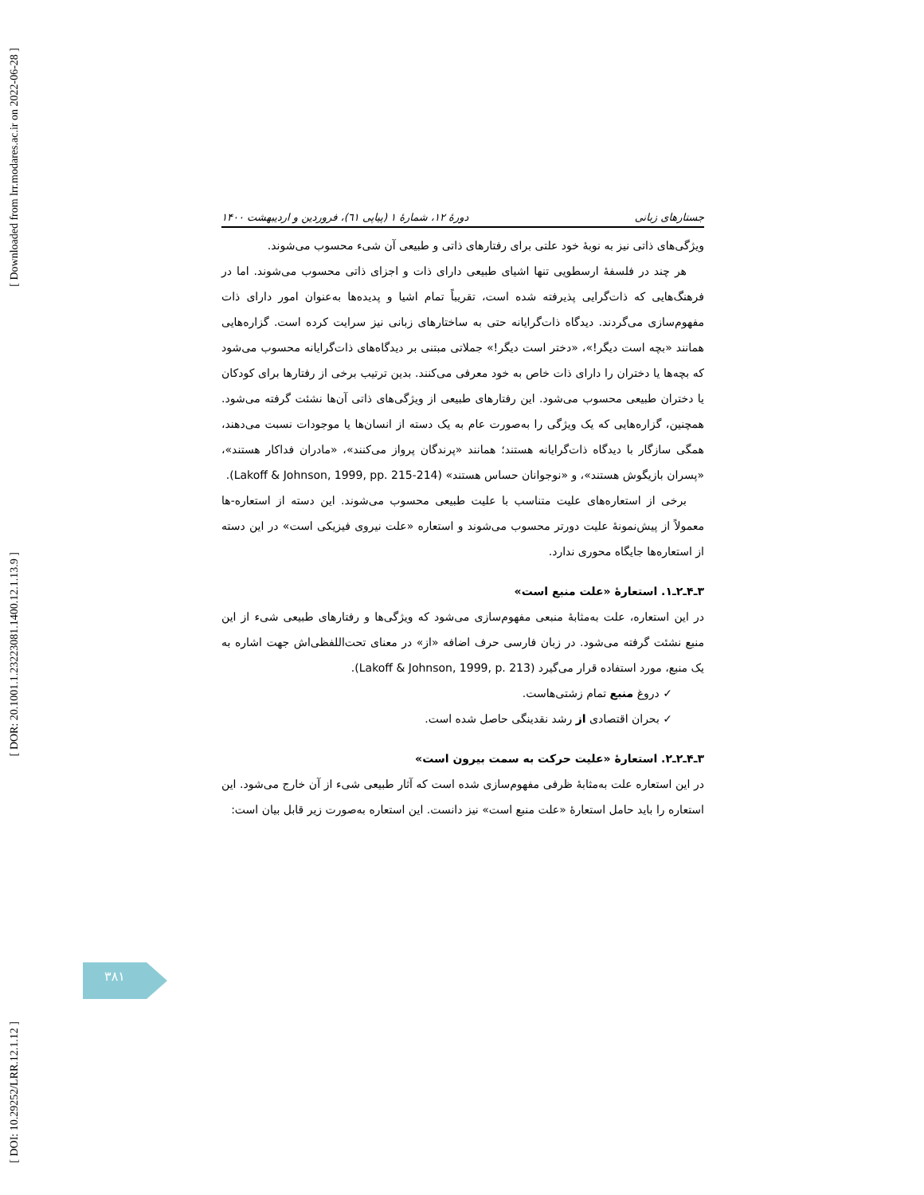[ Downloaded from lrr.modares.ac.ir on 2022-06-28 ]
[ DOR: 20.1001.1.23223081.1400.12.1.13.9 ]
[ DOI: 10.29252/LRR.12.1.12 ]
جستارهای زبانی دورهٔ ۱۲، شمارهٔ ۱ (پیاپی ٦١)، فروردین و اردیبهشت ۱۴۰۰
ویژگی‌های ذاتی نیز به نوبهٔ خود علتی برای رفتارهای ذاتی و طبیعی آن شیء محسوب می‌شوند.
هر چند در فلسفهٔ ارسطویی تنها اشیای طبیعی دارای ذات و اجزای ذاتی محسوب می‌شوند. اما در فرهنگ‌هایی که ذات‌گرایی پذیرفته شده است، تقریباً تمام اشیا و پدیده‌ها به‌عنوان امور دارای ذات مفهوم‌سازی می‌گردند. دیدگاه ذات‌گرایانه حتی به ساختارهای زبانی نیز سرایت کرده است. گزاره‌هایی همانند «بچه است دیگر!»، «دختر است دیگر!» جملاتی مبتنی بر دیدگاه‌های ذات‌گرایانه محسوب می‌شود که بچه‌ها یا دختران را دارای ذات خاص به خود معرفی می‌کنند. بدین ترتیب برخی از رفتارها برای کودکان یا دختران طبیعی محسوب می‌شود. این رفتارهای طبیعی از ویژگی‌های ذاتی آن‌ها نشئت گرفته می‌شود. همچنین، گزاره‌هایی که یک ویژگی را به‌صورت عام به یک دسته از انسان‌ها یا موجودات نسبت می‌دهند، همگی سازگار با دیدگاه ذات‌گرایانه هستند؛ همانند «پرندگان پرواز می‌کنند»، «مادران فداکار هستند»، «پسران بازیگوش هستند»، و «نوجوانان حساس هستند» (Lakoff & Johnson, 1999, pp. 215-214).
برخی از استعاره‌های علیت متناسب با علیت طبیعی محسوب می‌شوند. این دسته از استعاره-ها معمولاً از پیش‌نمونهٔ علیت دورتر محسوب می‌شوند و استعاره «علت نیروی فیزیکی است» در این دسته از استعاره‌ها جایگاه محوری ندارد.
۳ـ۴ـ۲ـ۱. استعارهٔ «علت منبع است»
در این استعاره، علت به‌مثابهٔ منبعی مفهوم‌سازی می‌شود که ویژگی‌ها و رفتارهای طبیعی شیء از این منبع نشئت گرفته می‌شود. در زبان فارسی حرف اضافه «از» در معنای تحت‌اللفظی‌اش جهت اشاره به یک منبع، مورد استفاده قرار می‌گیرد (Lakoff & Johnson, 1999, p. 213).
✓ دروغ منبع تمام زشتی‌هاست.
✓ بحران اقتصادی از رشد نقدینگی حاصل شده است.
۳ـ۴ـ۲ـ۲. استعارهٔ «علیت حرکت به سمت بیرون است»
در این استعاره علت به‌مثابهٔ ظرفی مفهوم‌سازی شده است که آثار طبیعی شیء از آن خارج می‌شود. این استعاره را باید حامل استعارهٔ «علت منبع است» نیز دانست. این استعاره به‌صورت زیر قابل بیان است:
۳۸۱